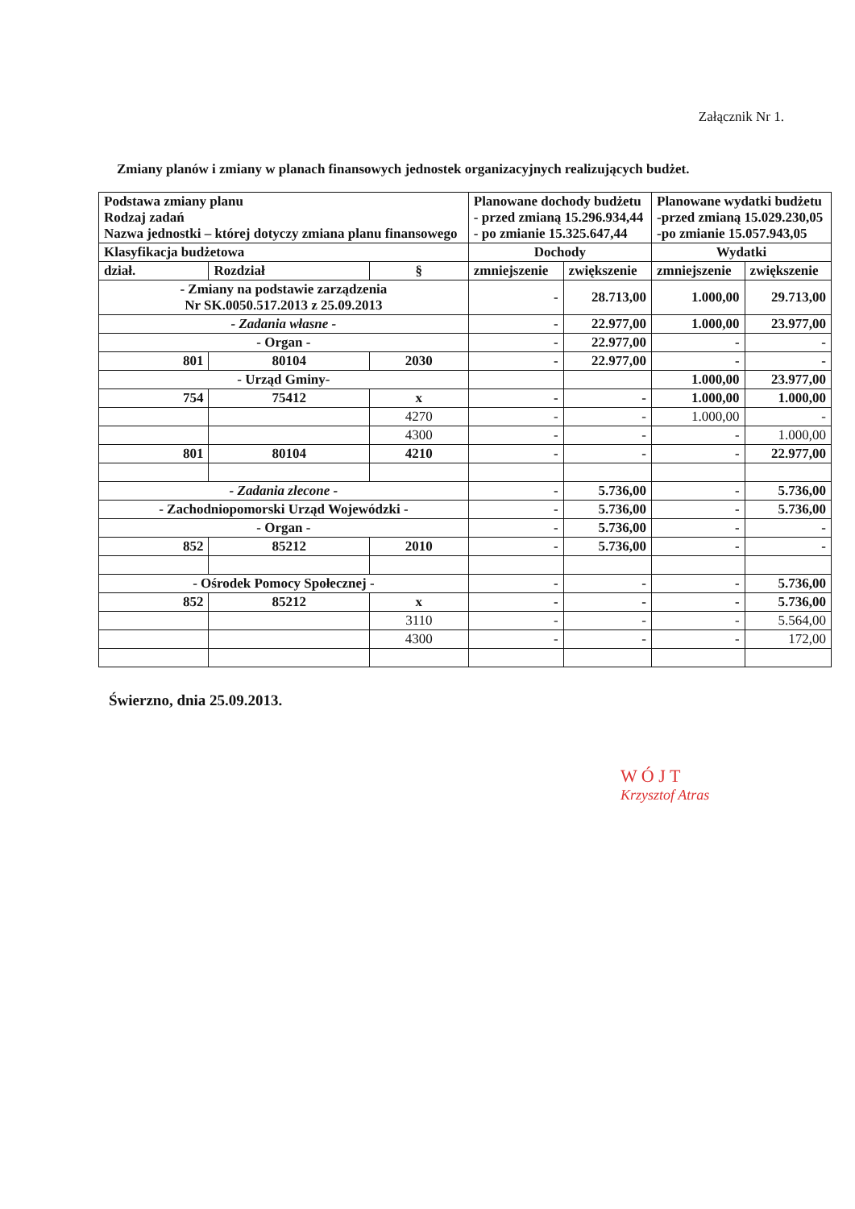Załącznik Nr 1.
Zmiany planów i zmiany w planach finansowych jednostek organizacyjnych realizujących budżet.
| Podstawa zmiany planu Rodzaj zadań Nazwa jednostki – której dotyczy zmiana planu finansowego | | | Planowane dochody budżetu - przed zmianą 15.296.934,44 - po zmianie 15.325.647,44 | | Planowane wydatki budżetu -przed zmianą 15.029.230,05 -po zmianie 15.057.943,05 | |
| --- | --- | --- | --- | --- | --- | --- |
| Klasyfikacja budżetowa | | | Dochody | | Wydatki | |
| dział. | Rozdział | § | zmniejszenie | zwiększenie | zmniejszenie | zwiększenie |
| - Zmiany na podstawie zarządzenia Nr SK.0050.517.2013 z 25.09.2013 | | | - | 28.713,00 | 1.000,00 | 29.713,00 |
| - Zadania własne - | | | - | 22.977,00 | 1.000,00 | 23.977,00 |
| - Organ - | | | - | 22.977,00 | - | - |
| 801 | 80104 | 2030 | - | 22.977,00 | - | - |
| - Urząd Gminy- | | | | | 1.000,00 | 23.977,00 |
| 754 | 75412 | x | - | - | 1.000,00 | 1.000,00 |
| | | 4270 | - | - | 1.000,00 | - |
| | | 4300 | - | - | - | 1.000,00 |
| 801 | 80104 | 4210 | - | - | - | 22.977,00 |
| - Zadania zlecone - | | | - | 5.736,00 | - | 5.736,00 |
| - Zachodniopomorski Urząd Wojewódzki - | | | - | 5.736,00 | - | 5.736,00 |
| - Organ - | | | - | 5.736,00 | - | - |
| 852 | 85212 | 2010 | - | 5.736,00 | - | - |
| - Ośrodek Pomocy Społecznej - | | | - | - | - | 5.736,00 |
| 852 | 85212 | x | - | - | - | 5.736,00 |
| | | 3110 | - | - | - | 5.564,00 |
| | | 4300 | - | - | - | 172,00 |
Świerzno, dnia 25.09.2013.
W Ó J T
Krzysztof Atras